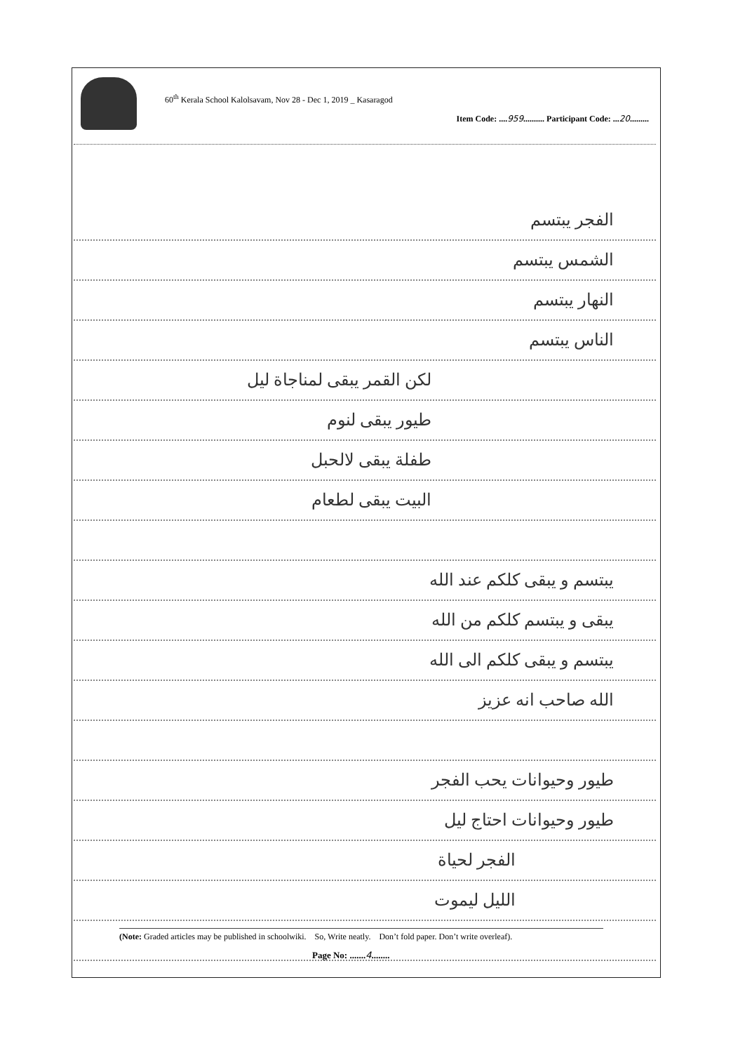60<sup>th</sup> Kerala School Kalolsavam, Nov 28 - Dec 1, 2019 _ Kasaragod
Item Code: ....959.......... Participant Code: ...20.........
الفجر يبتسم
الشمس يبتسم
النهار يبتسم
الناس يبتسم
لكن القمر يبقى لمناجاة ليل
طيور يبقى لنوم
طفلة يبقى لالحبل
البيت يبقى لطعام
يبتسم و يبقى كلكم عند الله
يبقى و يبتسم كلكم من الله
يبتسم و يبقى كلكم الى الله
الله صاحب انه عزيز
طيور وحيوانات يحب الفجر
طيور وحيوانات احتاج ليل
الفجر لحياة
الليل ليموت
(Note: Graded articles may be published in schoolwiki. So, Write neatly. Don’t fold paper. Don’t write overleaf).
Page No: .......4........